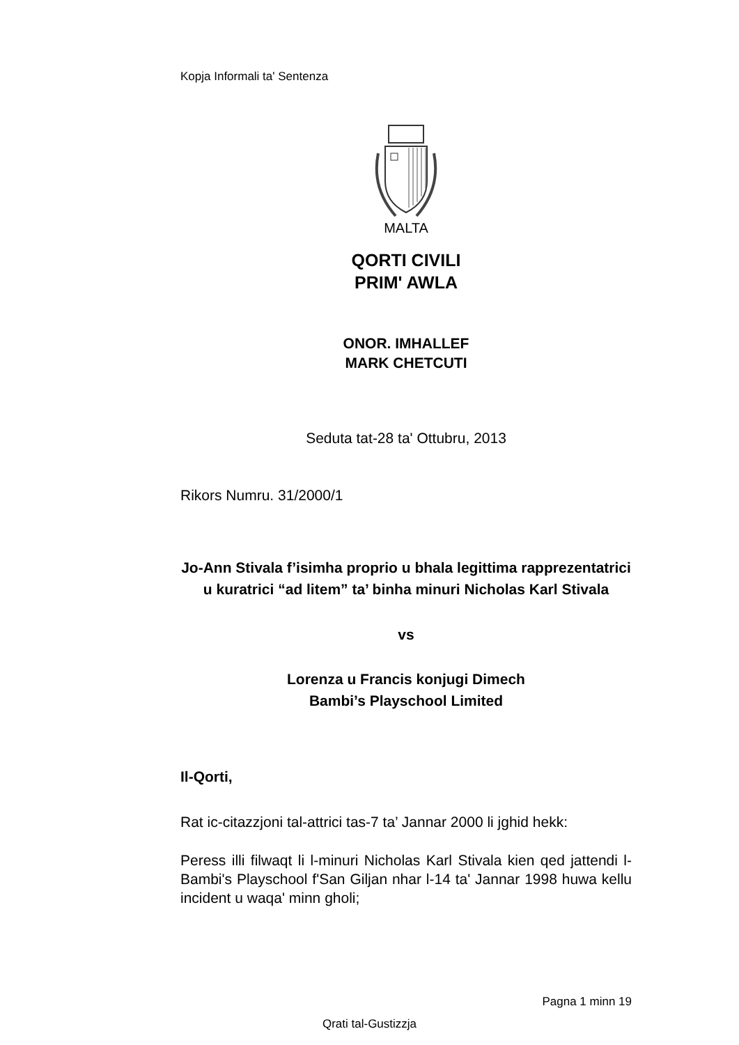Kopja Informali ta' Sentenza
MALTA
QORTI CIVILI
PRIM' AWLA
ONOR. IMHALLEF
MARK CHETCUTI
Seduta tat-28 ta' Ottubru, 2013
Rikors Numru. 31/2000/1
Jo-Ann Stivala f’isimha proprio u bhala legittima rapprezentatrici u kuratrici “ad litem” ta’ binha minuri Nicholas Karl Stivala
vs
Lorenza u Francis konjugi Dimech
Bambi’s Playschool Limited
Il-Qorti,
Rat ic-citazzjoni tal-attrici tas-7 ta’ Jannar 2000 li jghid hekk:
Peress illi filwaqt li l-minuri Nicholas Karl Stivala kien qed jattendi l-Bambi's Playschool f'San Giljan nhar l-14 ta' Jannar 1998 huwa kellu incident u waqa' minn gholi;
Pagna 1 minn 19
Qrati tal-Gustizzja